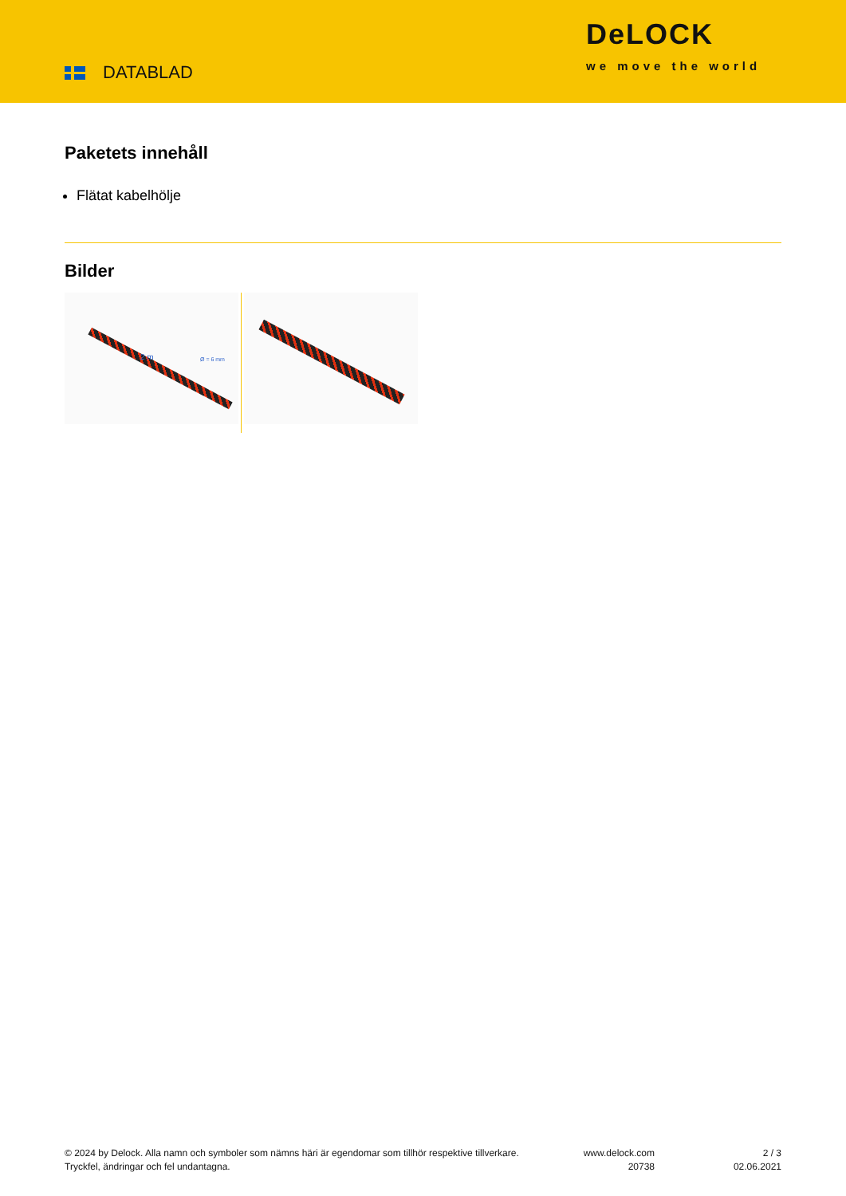DATABLAD
DeLOCK
we move the world
Paketets innehåll
Flätat kabelhölje
Bilder
Ø = 6 mm 2 m
© 2024 by Delock. Alla namn och symboler som nämns häri är egendomar som tillhör respektive tillverkare. Tryckfel, ändringar och fel undantagna.
www.delock.com
20738
2 / 3
02.06.2021